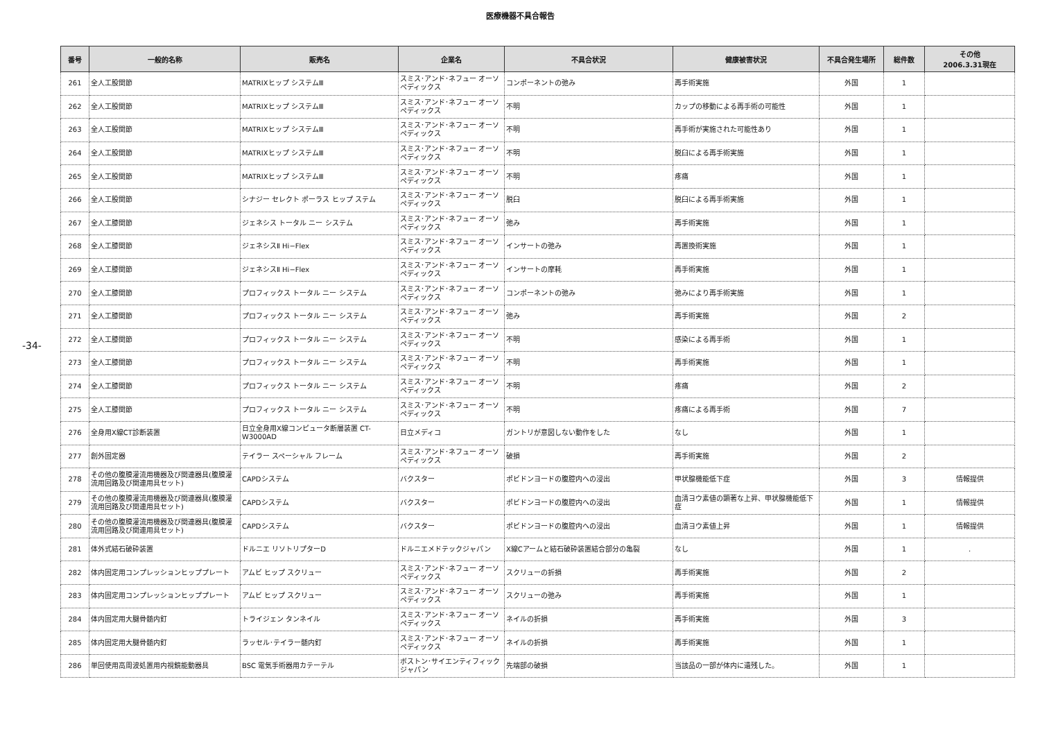医療機器不具合報告
-34-
| 番号 | 一般的名称 | 販売名 | 企業名 | 不具合状況 | 健康被害状況 | 不具合発生場所 | 総件数 | その他 2006.3.31現在 |
| --- | --- | --- | --- | --- | --- | --- | --- | --- |
| 261 | 全人工股関節 | MATRIXヒップ システムⅢ | スミス･アンド･ネフュー オーソペディックス | コンポーネントの弛み | 再手術実施 | 外国 | 1 | |
| 262 | 全人工股関節 | MATRIXヒップ システムⅢ | スミス･アンド･ネフュー オーソペディックス | 不明 | カップの移動による再手術の可能性 | 外国 | 1 | |
| 263 | 全人工股関節 | MATRIXヒップ システムⅢ | スミス･アンド･ネフュー オーソペディックス | 不明 | 再手術が実施された可能性あり | 外国 | 1 | |
| 264 | 全人工股関節 | MATRIXヒップ システムⅢ | スミス･アンド･ネフュー オーソペディックス | 不明 | 脱臼による再手術実施 | 外国 | 1 | |
| 265 | 全人工股関節 | MATRIXヒップ システムⅢ | スミス･アンド･ネフュー オーソペディックス | 不明 | 疼痛 | 外国 | 1 | |
| 266 | 全人工股関節 | シナジー セレクト ポーラス ヒップ ステム | スミス･アンド･ネフュー オーソペディックス | 脱臼 | 脱臼による再手術実施 | 外国 | 1 | |
| 267 | 全人工膝関節 | ジェネシス トータル ニー システム | スミス･アンド･ネフュー オーソペディックス | 弛み | 再手術実施 | 外国 | 1 | |
| 268 | 全人工膝関節 | ジェネシスⅡ Hi−Flex | スミス･アンド･ネフュー オーソペディックス | インサートの弛み | 再置換術実施 | 外国 | 1 | |
| 269 | 全人工膝関節 | ジェネシスⅡ Hi−Flex | スミス･アンド･ネフュー オーソペディックス | インサートの摩耗 | 再手術実施 | 外国 | 1 | |
| 270 | 全人工膝関節 | プロフィックス トータル ニー システム | スミス･アンド･ネフュー オーソペディックス | コンポーネントの弛み | 弛みにより再手術実施 | 外国 | 1 | |
| 271 | 全人工膝関節 | プロフィックス トータル ニー システム | スミス･アンド･ネフュー オーソペディックス | 弛み | 再手術実施 | 外国 | 2 | |
| 272 | 全人工膝関節 | プロフィックス トータル ニー システム | スミス･アンド･ネフュー オーソペディックス | 不明 | 感染による再手術 | 外国 | 1 | |
| 273 | 全人工膝関節 | プロフィックス トータル ニー システム | スミス･アンド･ネフュー オーソペディックス | 不明 | 再手術実施 | 外国 | 1 | |
| 274 | 全人工膝関節 | プロフィックス トータル ニー システム | スミス･アンド･ネフュー オーソペディックス | 不明 | 疼痛 | 外国 | 2 | |
| 275 | 全人工膝関節 | プロフィックス トータル ニー システム | スミス･アンド･ネフュー オーソペディックス | 不明 | 疼痛による再手術 | 外国 | 7 | |
| 276 | 全身用X線CT診断装置 | 日立全身用X線コンピュータ断層装置 CT-W3000AD | 日立メディコ | ガントリが意図しない動作をした | なし | 外国 | 1 | |
| 277 | 創外固定器 | テイラー スペーシャル フレーム | スミス･アンド･ネフュー オーソペディックス | 破損 | 再手術実施 | 外国 | 2 | |
| 278 | その他の腹膜灌流用機器及び関連器具(腹膜灌流用回路及び関連用具セット) | CAPDシステム | バクスター | ポビドンヨードの腹腔内への浸出 | 甲状腺機能低下症 | 外国 | 3 | 情報提供 |
| 279 | その他の腹膜灌流用機器及び関連器具(腹膜灌流用回路及び関連用具セット) | CAPDシステム | バクスター | ポビドンヨードの腹腔内への浸出 | 血清ヨウ素値の顕著な上昇、甲状腺機能低下症 | 外国 | 1 | 情報提供 |
| 280 | その他の腹膜灌流用機器及び関連器具(腹膜灌流用回路及び関連用具セット) | CAPDシステム | バクスター | ポビドンヨードの腹腔内への浸出 | 血清ヨウ素値上昇 | 外国 | 1 | 情報提供 |
| 281 | 体外式結石破砕装置 | ドルニエ リソトリプターD | ドルニエメドテックジャパン | X線Cアームと結石破砕装置結合部分の亀裂 | なし | 外国 | 1 | . |
| 282 | 体内固定用コンプレッションヒッププレート | アムビ ヒップ スクリュー | スミス･アンド･ネフュー オーソペディックス | スクリューの折損 | 再手術実施 | 外国 | 2 | |
| 283 | 体内固定用コンプレッションヒッププレート | アムビ ヒップ スクリュー | スミス･アンド･ネフュー オーソペディックス | スクリューの弛み | 再手術実施 | 外国 | 1 | |
| 284 | 体内固定用大腿骨髄内釘 | トライジェン タンネイル | スミス･アンド･ネフュー オーソペディックス | ネイルの折損 | 再手術実施 | 外国 | 3 | |
| 285 | 体内固定用大腿骨髄内釘 | ラッセル･テイラー髄内釘 | スミス･アンド･ネフュー オーソペディックス | ネイルの折損 | 再手術実施 | 外国 | 1 | |
| 286 | 単回使用高周波処置用内視鏡能動器具 | BSC 電気手術器用カテーテル | ボストン･サイエンティフィック ジャパン | 先端部の破損 | 当該品の一部が体内に遺残した。 | 外国 | 1 | |